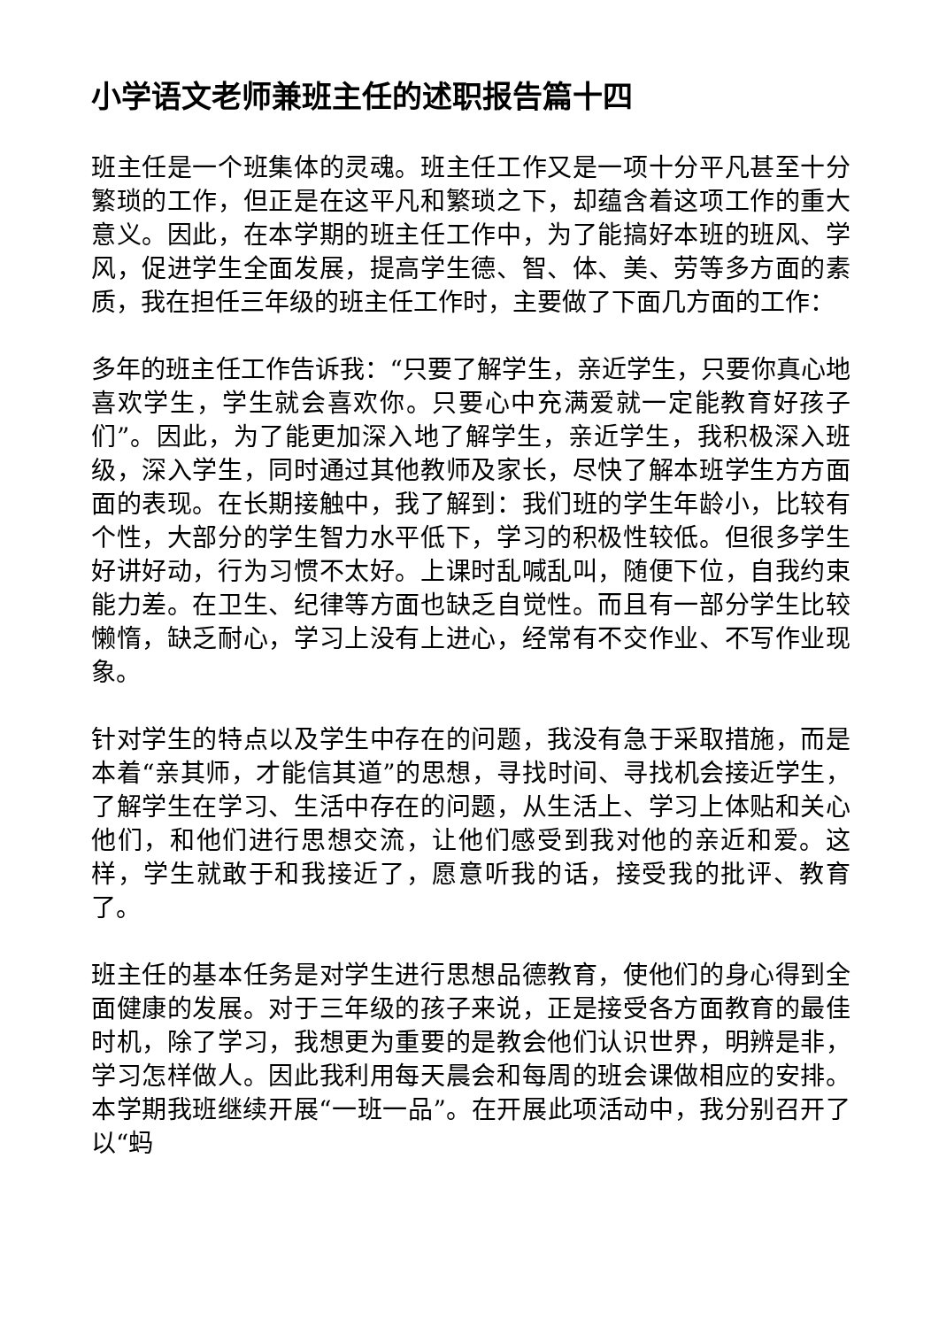小学语文老师兼班主任的述职报告篇十四
班主任是一个班集体的灵魂。班主任工作又是一项十分平凡甚至十分繁琐的工作，但正是在这平凡和繁琐之下，却蕴含着这项工作的重大意义。因此，在本学期的班主任工作中，为了能搞好本班的班风、学风，促进学生全面发展，提高学生德、智、体、美、劳等多方面的素质，我在担任三年级的班主任工作时，主要做了下面几方面的工作：
多年的班主任工作告诉我：“只要了解学生，亲近学生，只要你真心地喜欢学生，学生就会喜欢你。只要心中充满爱就一定能教育好孩子们”。因此，为了能更加深入地了解学生，亲近学生，我积极深入班级，深入学生，同时通过其他教师及家长，尽快了解本班学生方方面面的表现。在长期接触中，我了解到：我们班的学生年龄小，比较有个性，大部分的学生智力水平低下，学习的积极性较低。但很多学生好讲好动，行为习惯不太好。上课时乱喊乱叫，随便下位，自我约束能力差。在卫生、纪律等方面也缺乏自觉性。而且有一部分学生比较懒惰，缺乏耐心，学习上没有上进心，经常有不交作业、不写作业现象。
针对学生的特点以及学生中存在的问题，我没有急于采取措施，而是本着“亲其师，才能信其道”的思想，寻找时间、寻找机会接近学生，了解学生在学习、生活中存在的问题，从生活上、学习上体贴和关心他们，和他们进行思想交流，让他们感受到我对他的亲近和爱。这样，学生就敢于和我接近了，愿意听我的话，接受我的批评、教育了。
班主任的基本任务是对学生进行思想品德教育，使他们的身心得到全面健康的发展。对于三年级的孩子来说，正是接受各方面教育的最佳时机，除了学习，我想更为重要的是教会他们认识世界，明辨是非，学习怎样做人。因此我利用每天晨会和每周的班会课做相应的安排。本学期我班继续开展“一班一品”。在开展此项活动中，我分别召开了以“蚂